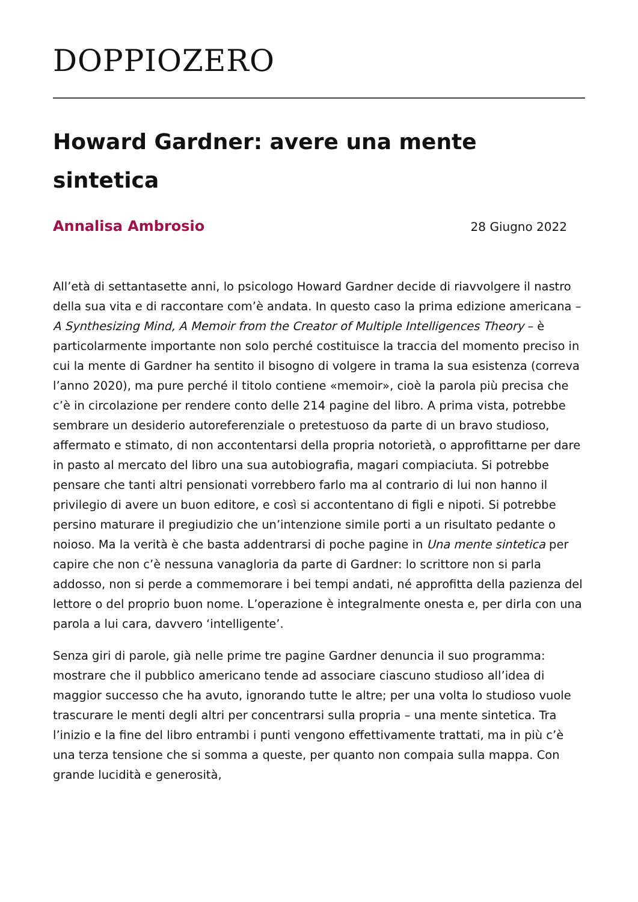DOPPIOZERO
Howard Gardner: avere una mente sintetica
Annalisa Ambrosio 28 Giugno 2022
All’età di settantasette anni, lo psicologo Howard Gardner decide di riavvolgere il nastro della sua vita e di raccontare com’è andata. In questo caso la prima edizione americana – A Synthesizing Mind, A Memoir from the Creator of Multiple Intelligences Theory – è particolarmente importante non solo perché costituisce la traccia del momento preciso in cui la mente di Gardner ha sentito il bisogno di volgere in trama la sua esistenza (correva l’anno 2020), ma pure perché il titolo contiene «memoir», cioè la parola più precisa che c’è in circolazione per rendere conto delle 214 pagine del libro. A prima vista, potrebbe sembrare un desiderio autoreferenziale o pretestuoso da parte di un bravo studioso, affermato e stimato, di non accontentarsi della propria notorietà, o approfittarne per dare in pasto al mercato del libro una sua autobiografia, magari compiaciuta. Si potrebbe pensare che tanti altri pensionati vorrebbero farlo ma al contrario di lui non hanno il privilegio di avere un buon editore, e così si accontentano di figli e nipoti. Si potrebbe persino maturare il pregiudizio che un’intenzione simile porti a un risultato pedante o noioso. Ma la verità è che basta addentrarsi di poche pagine in Una mente sintetica per capire che non c’è nessuna vanagloria da parte di Gardner: lo scrittore non si parla addosso, non si perde a commemorare i bei tempi andati, né approfitta della pazienza del lettore o del proprio buon nome. L’operazione è integralmente onesta e, per dirla con una parola a lui cara, davvero ‘intelligente’.
Senza giri di parole, già nelle prime tre pagine Gardner denuncia il suo programma: mostrare che il pubblico americano tende ad associare ciascuno studioso all’idea di maggior successo che ha avuto, ignorando tutte le altre; per una volta lo studioso vuole trascurare le menti degli altri per concentrarsi sulla propria – una mente sintetica. Tra l’inizio e la fine del libro entrambi i punti vengono effettivamente trattati, ma in più c’è una terza tensione che si somma a queste, per quanto non compaia sulla mappa. Con grande lucidità e generosità,